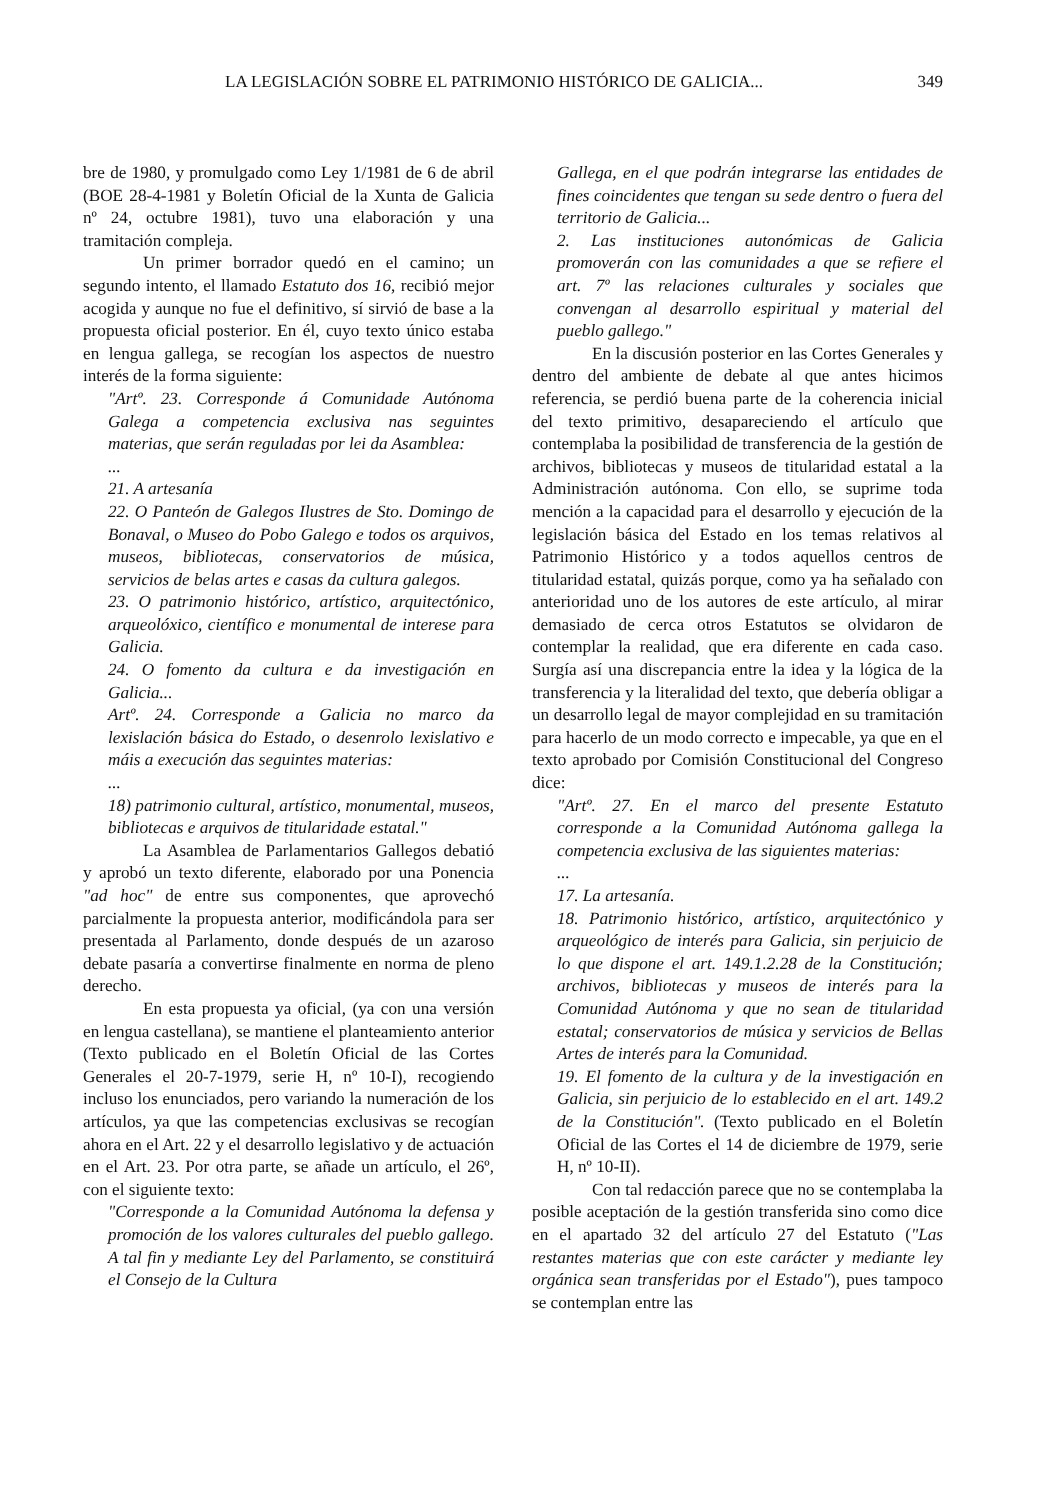LA LEGISLACIÓN SOBRE EL PATRIMONIO HISTÓRICO DE GALICIA... 349
bre de 1980, y promulgado como Ley 1/1981 de 6 de abril (BOE 28-4-1981 y Boletín Oficial de la Xunta de Galicia nº 24, octubre 1981), tuvo una elaboración y una tramitación compleja.
Un primer borrador quedó en el camino; un segundo intento, el llamado Estatuto dos 16, recibió mejor acogida y aunque no fue el definitivo, sí sirvió de base a la propuesta oficial posterior. En él, cuyo texto único estaba en lengua gallega, se recogían los aspectos de nuestro interés de la forma siguiente:
"Artº. 23. Corresponde á Comunidade Autónoma Galega a competencia exclusiva nas seguintes materias, que serán reguladas por lei da Asamblea:
...
21. A artesanía
22. O Panteón de Galegos Ilustres de Sto. Domingo de Bonaval, o Museo do Pobo Galego e todos os arquivos, museos, bibliotecas, conservatorios de música, servicios de belas artes e casas da cultura galegos.
23. O patrimonio histórico, artístico, arquitectónico, arqueolóxico, científico e monumental de interese para Galicia.
24. O fomento da cultura e da investigación en Galicia...
Artº. 24. Corresponde a Galicia no marco da lexislación básica do Estado, o desenrolo lexislativo e máis a execución das seguintes materias:
...
18) patrimonio cultural, artístico, monumental, museos, bibliotecas e arquivos de titularidade estatal."
La Asamblea de Parlamentarios Gallegos debatió y aprobó un texto diferente, elaborado por una Ponencia "ad hoc" de entre sus componentes, que aprovechó parcialmente la propuesta anterior, modificándola para ser presentada al Parlamento, donde después de un azaroso debate pasaría a convertirse finalmente en norma de pleno derecho.
En esta propuesta ya oficial, (ya con una versión en lengua castellana), se mantiene el planteamiento anterior (Texto publicado en el Boletín Oficial de las Cortes Generales el 20-7-1979, serie H, nº 10-I), recogiendo incluso los enunciados, pero variando la numeración de los artículos, ya que las competencias exclusivas se recogían ahora en el Art. 22 y el desarrollo legislativo y de actuación en el Art. 23. Por otra parte, se añade un artículo, el 26º, con el siguiente texto:
"Corresponde a la Comunidad Autónoma la defensa y promoción de los valores culturales del pueblo gallego. A tal fin y mediante Ley del Parlamento, se constituirá el Consejo de la Cultura
Gallega, en el que podrán integrarse las entidades de fines coincidentes que tengan su sede dentro o fuera del territorio de Galicia...
2. Las instituciones autonómicas de Galicia promoverán con las comunidades a que se refiere el art. 7º las relaciones culturales y sociales que convengan al desarrollo espiritual y material del pueblo gallego."
En la discusión posterior en las Cortes Generales y dentro del ambiente de debate al que antes hicimos referencia, se perdió buena parte de la coherencia inicial del texto primitivo, desapareciendo el artículo que contemplaba la posibilidad de transferencia de la gestión de archivos, bibliotecas y museos de titularidad estatal a la Administración autónoma. Con ello, se suprime toda mención a la capacidad para el desarrollo y ejecución de la legislación básica del Estado en los temas relativos al Patrimonio Histórico y a todos aquellos centros de titularidad estatal, quizás porque, como ya ha señalado con anterioridad uno de los autores de este artículo, al mirar demasiado de cerca otros Estatutos se olvidaron de contemplar la realidad, que era diferente en cada caso. Surgía así una discrepancia entre la idea y la lógica de la transferencia y la literalidad del texto, que debería obligar a un desarrollo legal de mayor complejidad en su tramitación para hacerlo de un modo correcto e impecable, ya que en el texto aprobado por Comisión Constitucional del Congreso dice:
"Artº. 27. En el marco del presente Estatuto corresponde a la Comunidad Autónoma gallega la competencia exclusiva de las siguientes materias:
...
17. La artesanía.
18. Patrimonio histórico, artístico, arquitectónico y arqueológico de interés para Galicia, sin perjuicio de lo que dispone el art. 149.1.2.28 de la Constitución; archivos, bibliotecas y museos de interés para la Comunidad Autónoma y que no sean de titularidad estatal; conservatorios de música y servicios de Bellas Artes de interés para la Comunidad.
19. El fomento de la cultura y de la investigación en Galicia, sin perjuicio de lo establecido en el art. 149.2 de la Constitución". (Texto publicado en el Boletín Oficial de las Cortes el 14 de diciembre de 1979, serie H, nº 10-II).
Con tal redacción parece que no se contemplaba la posible aceptación de la gestión transferida sino como dice en el apartado 32 del artículo 27 del Estatuto ("Las restantes materias que con este carácter y mediante ley orgánica sean transferidas por el Estado"), pues tampoco se contemplan entre las